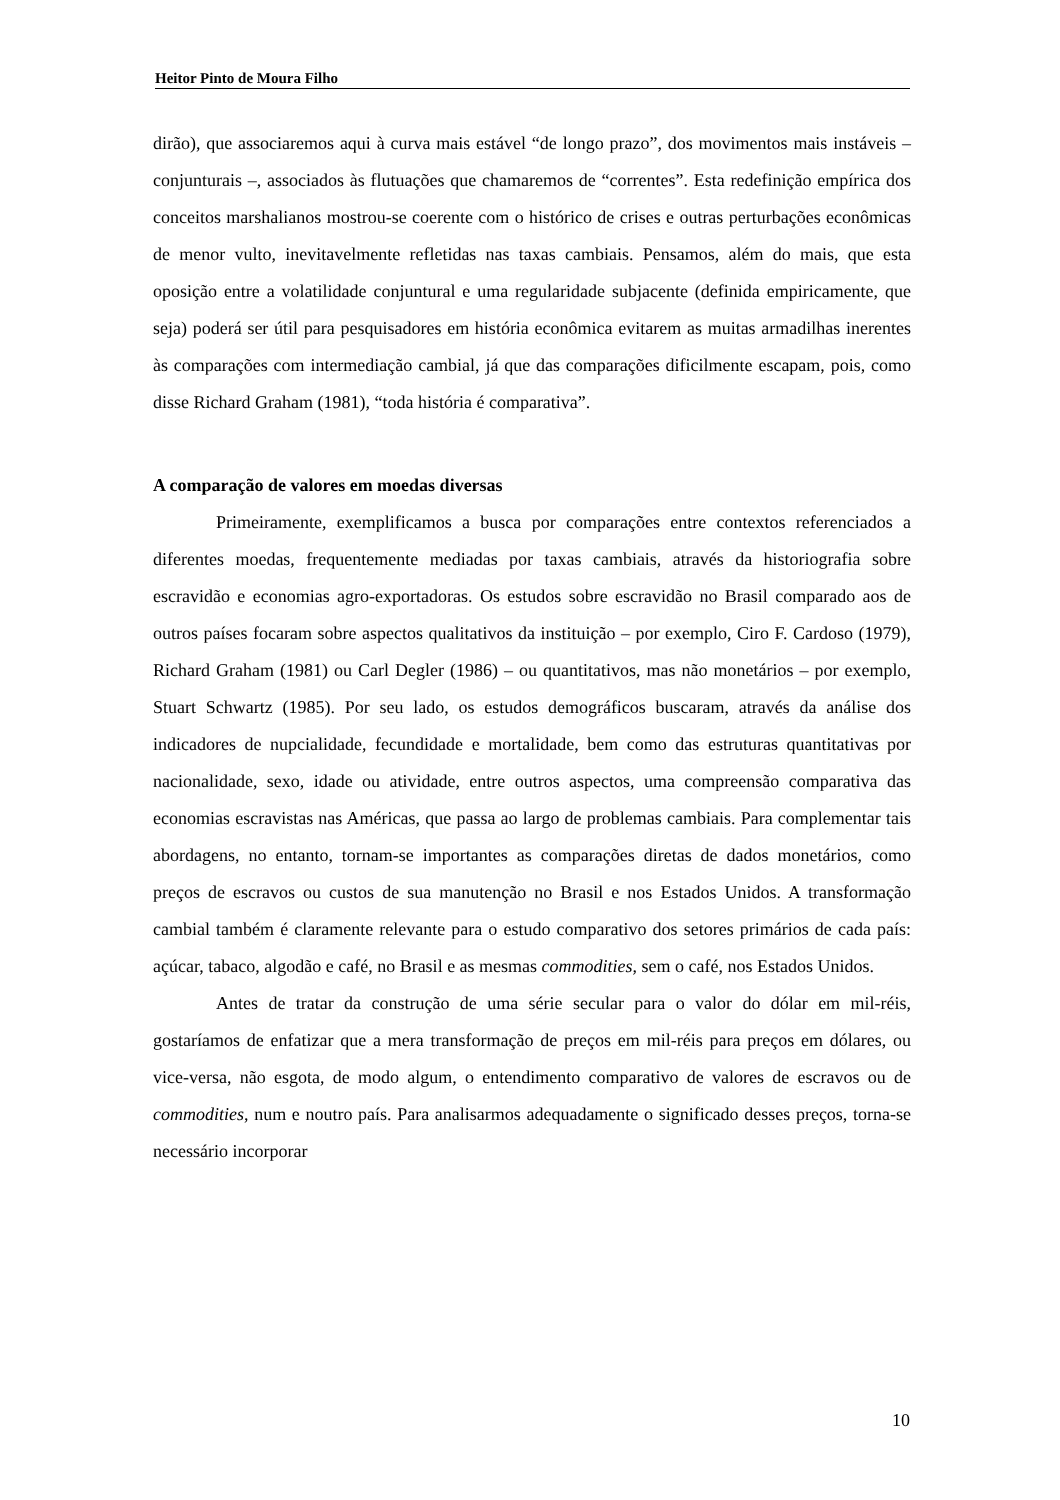Heitor Pinto de Moura Filho
dirão), que associaremos aqui à curva mais estável “de longo prazo”, dos movimentos mais instáveis – conjunturais –, associados às flutuações que chamaremos de “correntes”. Esta redefinição empírica dos conceitos marshalianos mostrou-se coerente com o histórico de crises e outras perturbações econômicas de menor vulto, inevitavelmente refletidas nas taxas cambiais. Pensamos, além do mais, que esta oposição entre a volatilidade conjuntural e uma regularidade subjacente (definida empiricamente, que seja) poderá ser útil para pesquisadores em história econômica evitarem as muitas armadilhas inerentes às comparações com intermediação cambial, já que das comparações dificilmente escapam, pois, como disse Richard Graham (1981), “toda história é comparativa”.
A comparação de valores em moedas diversas
Primeiramente, exemplificamos a busca por comparações entre contextos referenciados a diferentes moedas, frequentemente mediadas por taxas cambiais, através da historiografia sobre escravidão e economias agro-exportadoras. Os estudos sobre escravidão no Brasil comparado aos de outros países focaram sobre aspectos qualitativos da instituição – por exemplo, Ciro F. Cardoso (1979), Richard Graham (1981) ou Carl Degler (1986) – ou quantitativos, mas não monetários – por exemplo, Stuart Schwartz (1985). Por seu lado, os estudos demográficos buscaram, através da análise dos indicadores de nupcialidade, fecundidade e mortalidade, bem como das estruturas quantitativas por nacionalidade, sexo, idade ou atividade, entre outros aspectos, uma compreensão comparativa das economias escravistas nas Américas, que passa ao largo de problemas cambiais. Para complementar tais abordagens, no entanto, tornam-se importantes as comparações diretas de dados monetários, como preços de escravos ou custos de sua manutenção no Brasil e nos Estados Unidos. A transformação cambial também é claramente relevante para o estudo comparativo dos setores primários de cada país: açúcar, tabaco, algodão e café, no Brasil e as mesmas commodities, sem o café, nos Estados Unidos.
Antes de tratar da construção de uma série secular para o valor do dólar em mil-réis, gostaríamos de enfatizar que a mera transformação de preços em mil-réis para preços em dólares, ou vice-versa, não esgota, de modo algum, o entendimento comparativo de valores de escravos ou de commodities, num e noutro país. Para analisarmos adequadamente o significado desses preços, torna-se necessário incorporar
10